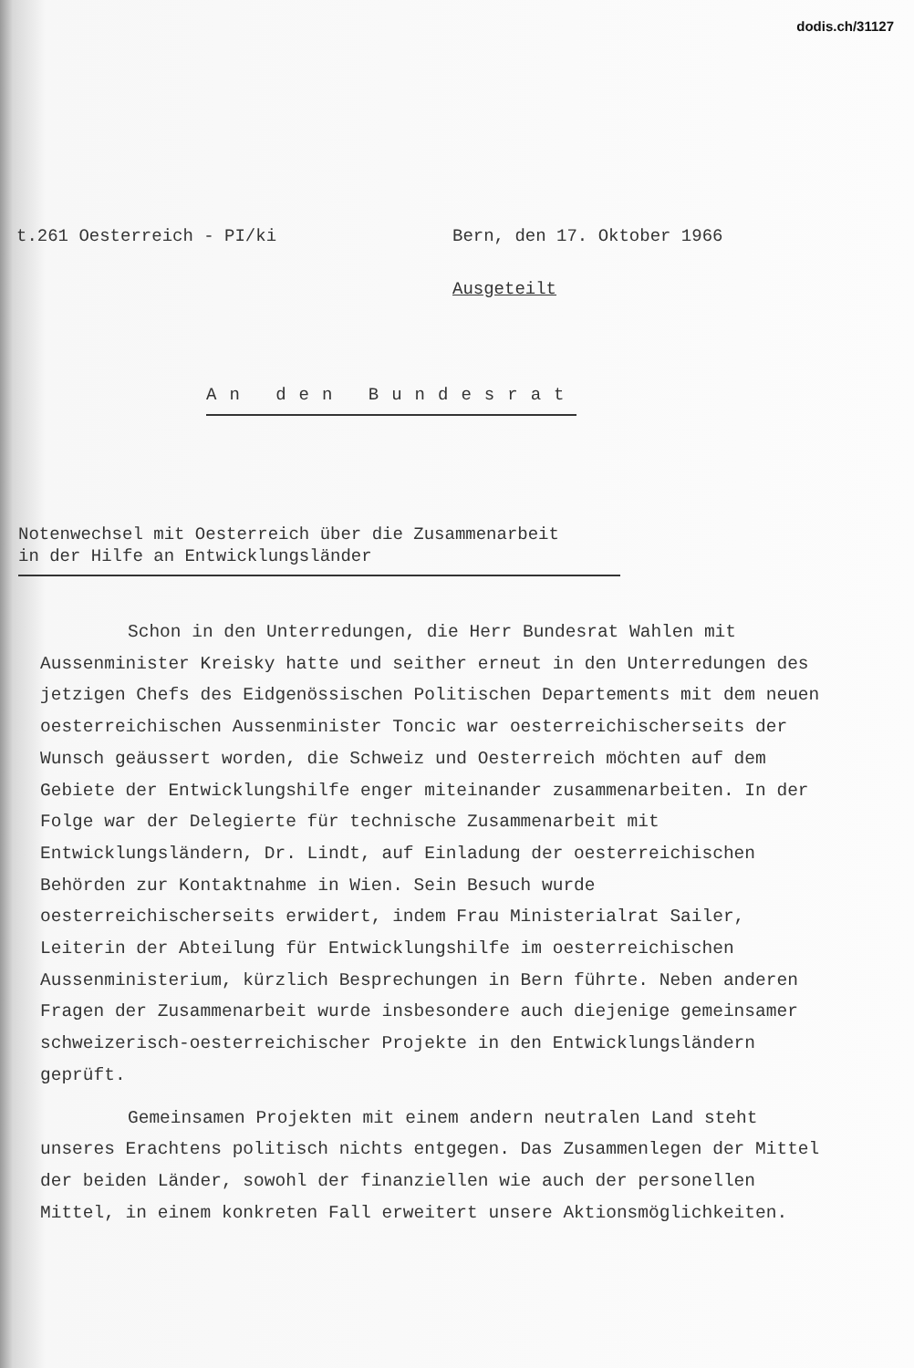dodis.ch/31127
t.261 Oesterreich - PI/ki Bern, den 17. Oktober 1966
Ausgeteilt
An den Bundesrat
Notenwechsel mit Oesterreich über die Zusammenarbeit
in der Hilfe an Entwicklungsländer
Schon in den Unterredungen, die Herr Bundesrat Wahlen mit Aussenminister Kreisky hatte und seither erneut in den Unterredungen des jetzigen Chefs des Eidgenössischen Politischen Departements mit dem neuen oesterreichischen Aussenminister Toncic war oesterreichischerseits der Wunsch geäussert worden, die Schweiz und Oesterreich möchten auf dem Gebiete der Entwicklungshilfe enger miteinander zusammenarbeiten. In der Folge war der Delegierte für technische Zusammenarbeit mit Entwicklungsländern, Dr. Lindt, auf Einladung der oesterreichischen Behörden zur Kontaktnahme in Wien. Sein Besuch wurde oesterreichischerseits erwidert, indem Frau Ministerialrat Sailer, Leiterin der Abteilung für Entwicklungshilfe im oesterreichischen Aussenministerium, kürzlich Besprechungen in Bern führte. Neben anderen Fragen der Zusammenarbeit wurde insbesondere auch diejenige gemeinsamer schweizerisch-oesterreichischer Projekte in den Entwicklungsländern geprüft.
Gemeinsamen Projekten mit einem andern neutralen Land steht unseres Erachtens politisch nichts entgegen. Das Zusammenlegen der Mittel der beiden Länder, sowohl der finanziellen wie auch der personellen Mittel, in einem konkreten Fall erweitert unsere Aktionsmöglichkeiten.